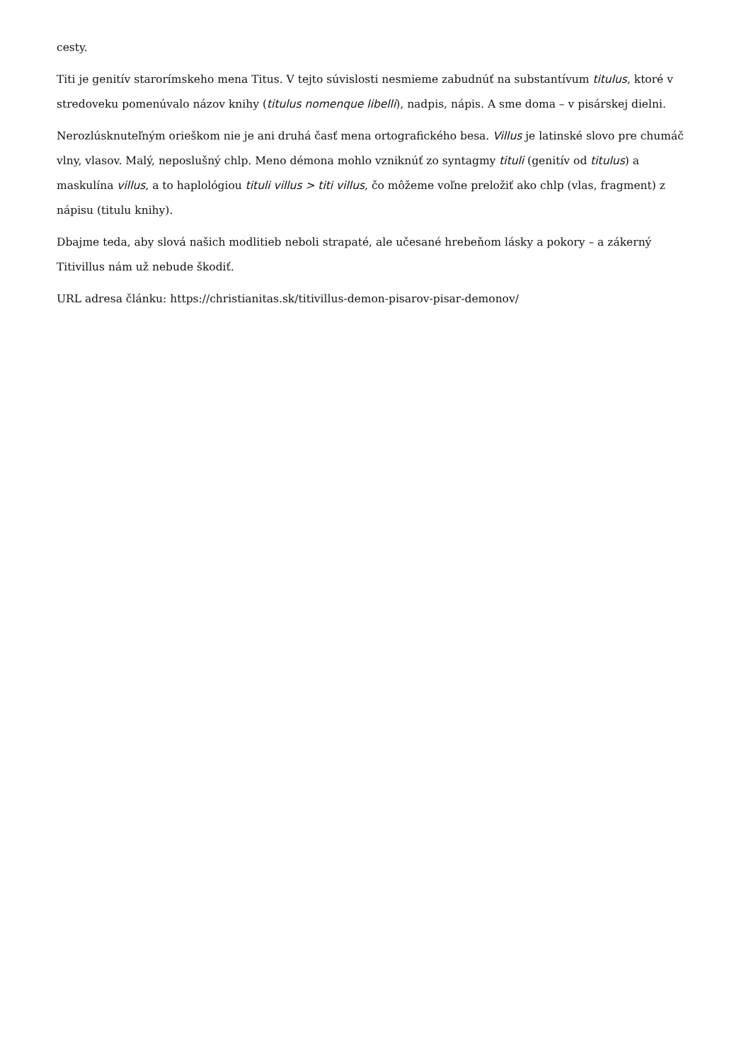cesty.
Titi je genitív starorímskeho mena Titus. V tejto súvislosti nesmieme zabudnúť na substantívum titulus, ktoré v stredoveku pomenúvalo názov knihy (titulus nomenque libelli), nadpis, nápis. A sme doma – v pisárskej dielni.
Nerozlúsknuteľným orieškom nie je ani druhá časť mena ortografického besa. Villus je latinské slovo pre chumáč vlny, vlasov. Malý, neposlušný chlp. Meno démona mohlo vzniknúť zo syntagmy tituli (genitív od titulus) a maskulína villus, a to haplológiou tituli villus > titi villus, čo môžeme voľne preložiť ako chlp (vlas, fragment) z nápisu (titulu knihy).
Dbajme teda, aby slová našich modlitieb neboli strapaté, ale učesané hrebeňom lásky a pokory – a zákerný Titivillus nám už nebude škodiť.
URL adresa článku: https://christianitas.sk/titivillus-demon-pisarov-pisar-demonov/